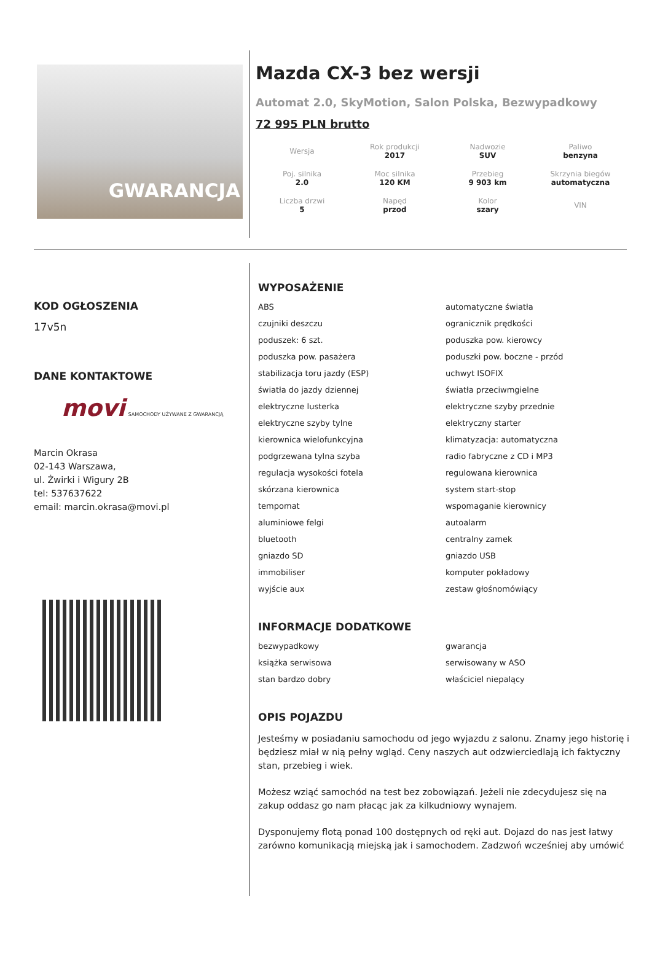GWARANCJA
Mazda CX-3 bez wersji
Automat 2.0, SkyMotion, Salon Polska, Bezwypadkowy
72 995 PLN brutto
| Wersja | Rok produkcji 2017 | Nadwozie SUV | Paliwo benzyna |
| Poj. silnika 2.0 | Moc silnika 120 KM | Przebieg 9 903 km | Skrzynia biegów automatyczna |
| Liczba drzwi 5 | Napęd przod | Kolor szary | VIN |
KOD OGŁOSZENIA
17v5n
DANE KONTAKTOWE
movi SAMOCHODY UŻYWANE Z GWARANCJĄ
Marcin Okrasa
02-143 Warszawa,
ul. Żwirki i Wigury 2B
tel: 537637622
email: marcin.okrasa@movi.pl
WYPOSAŻENIE
ABS
automatyczne światła
czujniki deszczu
ogranicznik prędkości
poduszek: 6 szt.
poduszka pow. kierowcy
poduszka pow. pasażera
poduszki pow. boczne - przód
stabilizacja toru jazdy (ESP)
uchwyt ISOFIX
światła do jazdy dziennej
światła przeciwmgielne
elektryczne lusterka
elektryczne szyby przednie
elektryczne szyby tylne
elektryczny starter
kierownica wielofunkcyjna
klimatyzacja: automatyczna
podgrzewana tylna szyba
radio fabryczne z CD i MP3
regulacja wysokości fotela
regulowana kierownica
skórzana kierownica
system start-stop
tempomat
wspomaganie kierownicy
aluminiowe felgi
autoalarm
bluetooth
centralny zamek
gniazdo SD
gniazdo USB
immobiliser
komputer pokładowy
wyjście aux
zestaw głośnomówiący
INFORMACJE DODATKOWE
bezwypadkowy
gwarancja
książka serwisowa
serwisowany w ASO
stan bardzo dobry
właściciel niepalący
OPIS POJAZDU
Jesteśmy w posiadaniu samochodu od jego wyjazdu z salonu. Znamy jego historię i będziesz miał w nią pełny wgląd. Ceny naszych aut odzwierciedlają ich faktyczny stan, przebieg i wiek.
Możesz wziąć samochód na test bez zobowiązań. Jeżeli nie zdecydujesz się na zakup oddasz go nam płacąc jak za kilkudniowy wynajem.
Dysponujemy flotą ponad 100 dostępnych od ręki aut. Dojazd do nas jest łatwy zarówno komunikacją miejską jak i samochodem. Zadzwoń wcześniej aby umówić